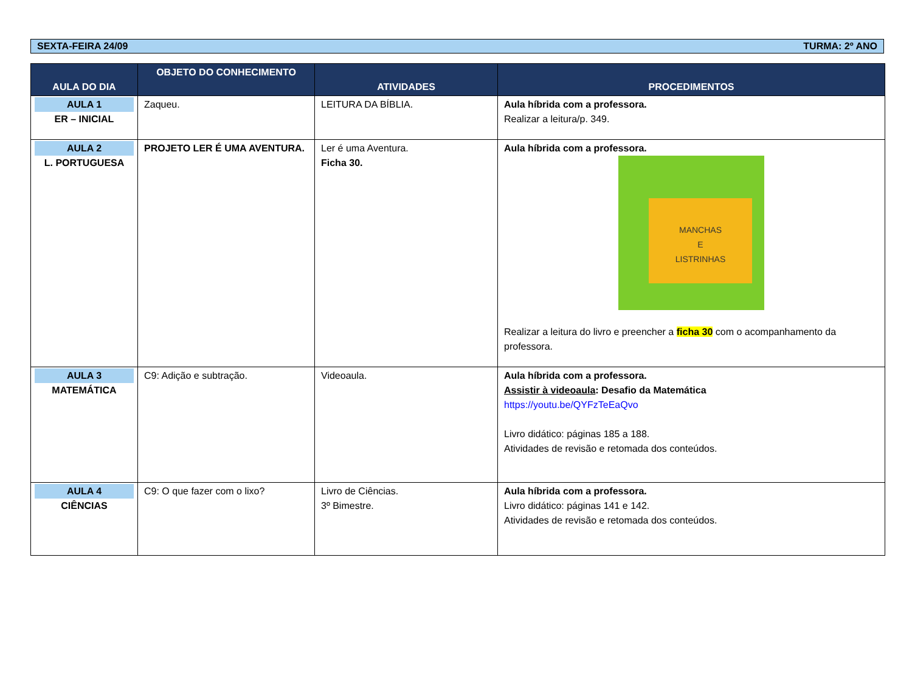SEXTA-FEIRA 24/09 TURMA: 2º ANO
| AULA DO DIA | OBJETO DO CONHECIMENTO | ATIVIDADES | PROCEDIMENTOS |
| --- | --- | --- | --- |
| AULA 1 ER – INICIAL | Zaqueu. | LEITURA DA BÍBLIA. | Aula híbrida com a professora. Realizar a leitura/p. 349. |
| AULA 2 L. PORTUGUESA | PROJETO LER É UMA AVENTURA. | Ler é uma Aventura. Ficha 30. | Aula híbrida com a professora. MANCHAS E LISTRINHAS Realizar a leitura do livro e preencher a ficha 30 com o acompanhamento da professora. |
| AULA 3 MATEMÁTICA | C9: Adição e subtração. | Videoaula. | Aula híbrida com a professora. Assistir à videoaula : Desafio da Matemática https://youtu.be/QYFzTeEaQvo Livro didático: páginas 185 a 188. Atividades de revisão e retomada dos conteúdos. |
| AULA 4 CIÊNCIAS | C9: O que fazer com o lixo? | Livro de Ciências. 3º Bimestre. | Aula híbrida com a professora. Livro didático: páginas 141 e 142. Atividades de revisão e retomada dos conteúdos. |